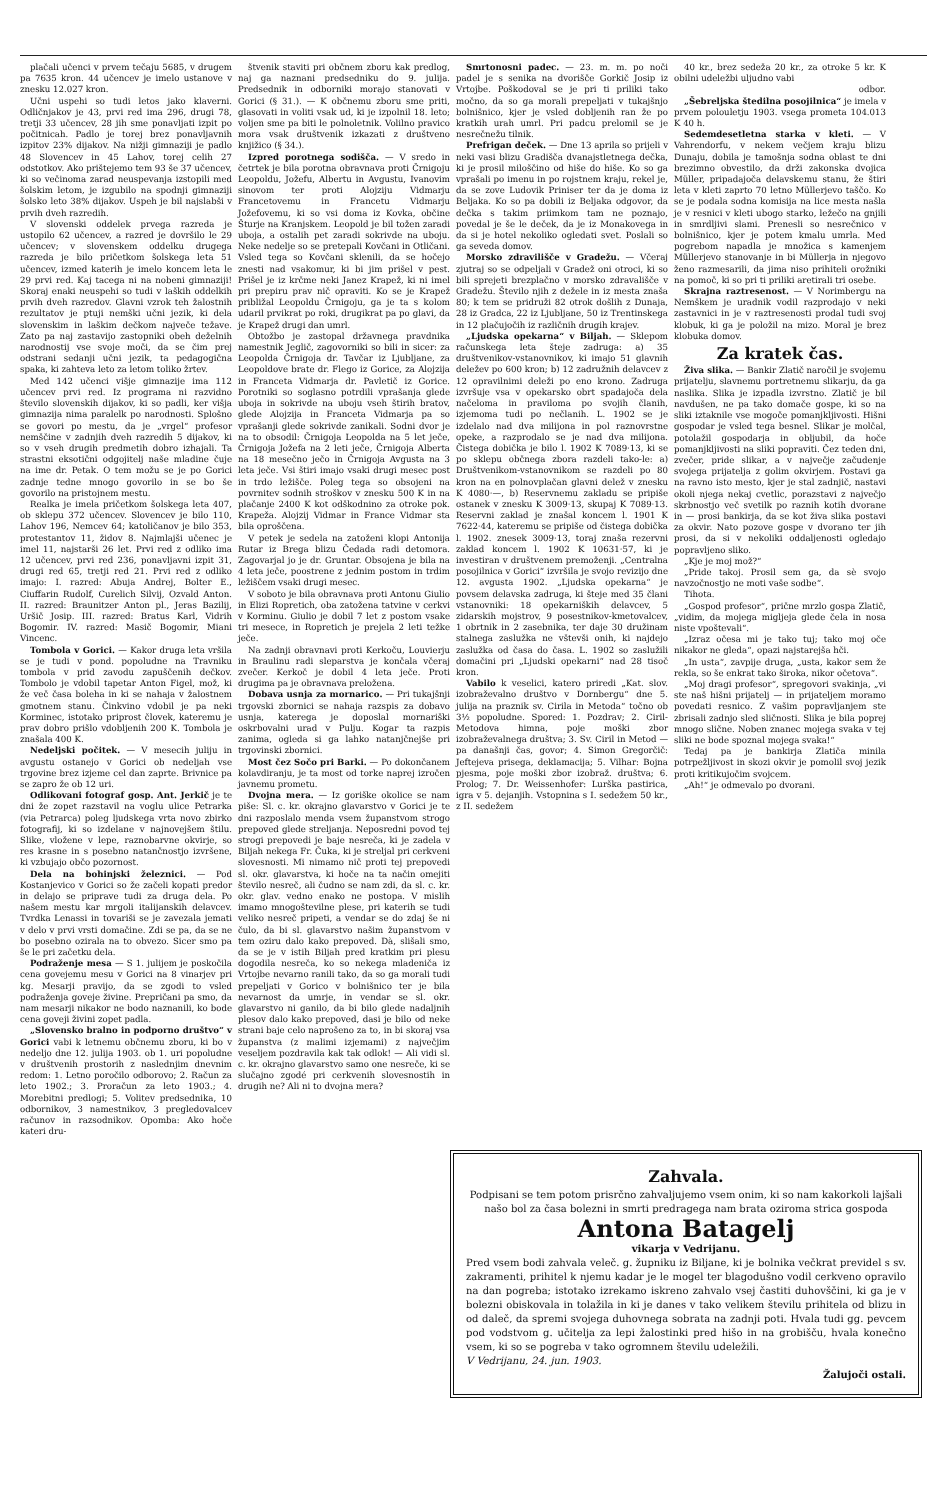plačali učenci v prvem tečaju 5685, v drugem pa 7635 kron. 44 učencev je imelo ustanove v znesku 12.027 kron.
Učni uspehi so tudi letos jako klaverni. Odličnjakov je 43, prvi red ima 296, drugi 78, tretji 33 učencev, 28 jih sme ponavljati izpit po počitnicah. Padlo je torej brez ponavljavnih izpitov 23% dijakov. Na nižji gimnaziji je padlo 48 Slovencev in 45 Lahov, torej celih 27 odstotkov. Ako prištejemo tem 93 še 37 učencev, ki so večinoma zarad neuspevanja izstopili med šolskim letom, je izgubilo na spodnji gimnaziji šolsko leto 38% dijakov. Uspeh je bil najslabši v prvih dveh razredih.
V slovenski oddelek prvega razreda je ustopilo 62 učencev, a razred je dovršilo le 29 učencev; v slovenskem oddelku drugega razreda je bilo pričetkom šolskega leta 51 učencev, izmed katerih je imelo koncem leta le 29 prvi red. Kaj tacega ni na nobeni gimnaziji! Skoraj enaki neuspehi so tudi v laških oddelkih prvih dveh razredov. Glavni vzrok teh žalostnih rezultatov je ptuji nemški učni jezik, ki dela slovenskim in laškim dečkom največe težave. Zato pa naj zastavijo zastopniki obeh deželnih narodnostij vse svoje moči, da se čim prej odstrani sedanji učni jezik, ta pedagogična spaka, ki zahteva leto za letom toliko žrtev.
Med 142 učenci višje gimnazije ima 112 učencev prvi red. Iz programa ni razvidno število slovenskih dijakov, ki so padli, ker višja gimnazija nima paralelk po narodnosti. Splošno se govori po mestu, da je „vrgel“ profesor nemščine v zadnjih dveh razredih 5 dijakov, ki so v vseh drugih predmetih dobro izhajali. Ta strastni eksotični odgojitelj naše mladine čuje na ime dr. Petak. O tem možu se je po Gorici zadnje tedne mnogo govorilo in se bo še govorilo na pristojnem mestu.
Realka je imela pričetkom šolskega leta 407, ob sklepu 372 učencev. Slovencev je bilo 110, Lahov 196, Nemcev 64; katoličanov je bilo 353, protestantov 11, židov 8. Najmlajši učenec je imel 11, najstarši 26 let. Prvi red z odliko ima 12 učencev, prvi red 236, ponavljavni izpit 31, drugi red 65, tretji red 21. Prvi red z odliko imajo: I. razred: Abuja Andrej, Bolter E., Ciuffarin Rudolf, Curelich Silvij, Ozvald Anton. II. razred: Braunitzer Anton pl., Jeras Bazilij, Uršič Josip. III. razred: Bratus Karl, Vidrih Bogomir. IV. razred: Masič Bogomir, Miani Vincenc.
Tombola v Gorici. — Kakor druga leta vršila se je tudi v pond. popoludne na Travniku tombola v prid zavodu zapuščenih dečkov. Tombolo je vdobil tapetar Anton Figel, mož, ki že več časa boleha in ki se nahaja v žalostnem gmotnem stanu. Činkvino vdobil je pa neki Korminec, istotako priprost človek, kateremu je prav dobro prišlo vdobljenih 200 K. Tombola je znašala 400 K.
Nedeljski počitek. — V mesecih juliju in avgustu ostanejo v Gorici ob nedeljah vse trgovine brez izjeme cel dan zaprte. Brivnice pa se zapro že ob 12 uri.
Odlikovani fotograf gosp. Ant. Jerkič je te dni že zopet razstavil na voglu ulice Petrarka (via Petrarca) poleg ljudskega vrta novo zbirko fotografij, ki so izdelane v najnovejšem štilu. Slike, vložene v lepe, raznobarvne okvirje, so res krasne in s posebno natančnostjo izvršene, ki vzbujajo občo pozornost.
Dela na bohinjski železnici. — Pod Kostanjevico v Gorici so že začeli kopati predor in delajo se priprave tudi za druga dela. Po našem mestu kar mrgoli italijanskih delavcev. Tvrdka Lenassi in tovariši se je zavezala jemati v delo v prvi vrsti domačine. Zdi se pa, da se ne bo posebno ozirala na to obvezo. Sicer smo pa še le pri začetku dela.
Podraženje mesa — S 1. julijem je poskočila cena govejemu mesu v Gorici na 8 vinarjev pri kg. Mesarji pravijo, da se zgodi to vsled podraženja goveje živine. Prepričani pa smo, da nam mesarji nikakor ne bodo naznanili, ko bode cena goveji živini zopet padla.
„Slovensko bralno in podporno društvo“ v Gorici vabi k letnemu občnemu zboru, ki bo v nedeljo dne 12. julija 1903. ob 1. uri popoludne v društvenih prostorih z naslednjim dnevnim redom: 1. Letno poročilo odborovo; 2. Račun za leto 1902.; 3. Proračun za leto 1903.; 4. Morebitni predlogi; 5. Volitev predsednika, 10 odbornikov, 3 namestnikov, 3 pregledovalcev računov in razsodnikov. Opomba: Ako hoče kateri dru-
štvenik staviti pri občnem zboru kak predlog, naj ga naznani predsedniku do 9. julija. Predsednik in odborniki morajo stanovati v Gorici (§ 31.). — K občnemu zboru sme priti, glasovati in voliti vsak ud, ki je izpolnil 18. leto; voljen sme pa biti le polnoletnik. Volilno pravico mora vsak društvenik izkazati z društveno knjižico (§ 34.).
Izpred porotnega sodišča. — V sredo in četrtek je bila porotna obravnava proti Črnigoju Leopoldu, Jožefu, Albertu in Avgustu, Ivanovim sinovom ter proti Alojziju Vidmarju Francetovemu in Francetu Vidmarju Jožefovemu, ki so vsi doma iz Kovka, občine Šturje na Kranjskem. Leopold je bil tožen zaradi uboja, a ostalih pet zaradi sokrivde na uboju. Neke nedelje so se pretepali Kovčani in Otličani. Vsled tega so Kovčani sklenili, da se hočejo znesti nad vsakomur, ki bi jim prišel v pest. Prišel je iz krčme neki Janez Krapež, ki ni imel pri prepiru prav nič opraviti. Ko se je Krapež približal Leopoldu Črnigoju, ga je ta s kolom udaril prvikrat po roki, drugikrat pa po glavi, da je Krapež drugi dan umrl.
Obtožbo je zastopal državnega pravdnika namestnik Jeglič, zagovorniki so bili in sicer: za Leopolda Črnigoja dr. Tavčar iz Ljubljane, za Leopoldove brate dr. Flego iz Gorice, za Alojzija in Franceta Vidmarja dr. Pavletič iz Gorice. Porotniki so soglasno potrdili vprašanja glede uboja in sokrivde na uboju vseh štirih bratov, glede Alojzija in Franceta Vidmarja pa so vprašanji glede sokrivde zanikali. Sodni dvor je na to obsodil: Črnigoja Leopolda na 5 let ječe, Črnigoja Jožefa na 2 leti ječe, Črnigoja Alberta na 18 mesečno ječo in Črnigoja Avgusta na 3 leta ječe. Vsi štiri imajo vsaki drugi mesec post in trdo ležišče. Poleg tega so obsojeni na povrnitev sodnih stroškov v znesku 500 K in na plačanje 2400 K kot odškodnino za otroke pok. Krapeža. Alojzij Vidmar in France Vidmar sta bila oproščena.
V petek je sedela na zatoženi klopi Antonija Rutar iz Brega blizu Čedada radi detomora. Zagovarjal jo je dr. Gruntar. Obsojena je bila na 4 leta ječe, poostrene z jednim postom in trdim ležiščem vsaki drugi mesec.
V soboto je bila obravnava proti Antonu Giulio in Elizi Ropretich, oba zatožena tatvine v cerkvi v Korminu. Giulio je dobil 7 let z postom vsake tri mesece, in Ropretich je prejela 2 leti težke ječe.
Na zadnji obravnavi proti Kerkoču, Louvierju in Braulinu radi sleparstva je končala včeraj zvečer. Kerkoč je dobil 4 leta ječe. Proti drugima pa je obravnava preložena.
Dobava usnja za mornarico. — Pri tukajšnji trgovski zbornici se nahaja razspis za dobavo usnja, katerega je doposlal mornariški oskrbovalni urad v Pulju. Kogar ta razpis zanima, ogleda si ga lahko natanjčnejše pri trgovinski zbornici.
Most čez Sočo pri Barki. — Po dokončanem kolavdiranju, je ta most od torke naprej izročen javnemu prometu.
Dvojna mera. — Iz goriške okolice se nam piše: Sl. c. kr. okrajno glavarstvo v Gorici je te dni razposlalo menda vsem županstvom strogo prepoved glede streljanja. Neposredni povod tej strogi prepovedi je baje nesreča, ki je zadela v Biljah nekega Fr. Čuka, ki je streljal pri cerkveni slovesnosti. Mi nimamo nič proti tej prepovedi sl. okr. glavarstva, ki hoče na ta način omejiti število nesreč, ali čudno se nam zdi, da sl. c. kr. okr. glav. vedno enako ne postopa. V mislih imamo mnogoštevilne plese, pri katerih se tudi veliko nesreč pripeti, a vendar se do zdaj še ni čulo, da bi sl. glavarstvo našim županstvom v tem oziru dalo kako prepoved. Dà, slišali smo, da se je v istih Biljah pred kratkim pri plesu dogodila nesreča, ko so nekega mladeniča iz Vrtojbe nevarno ranili tako, da so ga morali tudi prepeljati v Gorico v bolnišnico ter je bila nevarnost da umrje, in vendar se sl. okr. glavarstvo ni ganilo, da bi bilo glede nadaljnih plesov dalo kako prepoved, dasi je bilo od neke strani baje celo naprošeno za to, in bi skoraj vsa županstva (z malimi izjemami) z največjim veseljem pozdravila kak tak odlok! — Ali vidi sl. c. kr. okrajno glavarstvo samo one nesreče, ki se slučajno zgodé pri cerkvenih slovesnostih in drugih ne? Ali ni to dvojna mera?
Smrtonosni padec. — 23. m. m. po noči padel je s senika na dvorišče Gorkič Josip iz Vrtojbe. Poškodoval se je pri ti priliki tako močno, da so ga morali prepeljati v tukajšnjo bolnišnico, kjer je vsled dobljenih ran že po kratkih urah umrl. Pri padcu prelomil se je nesrečnežu tilnik.
Prefrigan deček. — Dne 13 aprila so prijeli v neki vasi blizu Gradišča dvanajstletnega dečka, ki je prosil miloščino od hiše do hiše. Ko so ga vprašali po imenu in po rojstnem kraju, rekel je, da se zove Ludovik Priniser ter da je doma iz Beljaka. Ko so pa dobili iz Beljaka odgovor, da dečka s takim priimkom tam ne poznajo, povedal je še le deček, da je iz Monakovega in da si je hotel nekoliko ogledati svet. Poslali so ga seveda domov.
Morsko zdravilišče v Gradežu. — Včeraj zjutraj so se odpeljali v Gradež oni otroci, ki so bili sprejeti brezplačno v morsko zdravališče v Gradežu. Število njih z dežele in iz mesta znaša 80; k tem se pridruži 82 otrok došlih z Dunaja, 28 iz Gradca, 22 iz Ljubljane, 50 iz Trentinskega in 12 plačujočih iz različnih drugih krajev.
„Ljudska opekarna“ v Biljah. — Sklepom računskega leta šteje zadruga: a) 35 društvenikov-vstanovnikov, ki imajo 51 glavnih deležev po 600 kron; b) 12 zadružnih delavcev z 12 opravilnimi deleži po eno krono. Zadruga izvršuje vsa v opekarsko obrt spadajoča dela načeloma in praviloma po svojih članih, izjemoma tudi po nečlanih. L. 1902 se je izdelalo nad dva milijona in pol raznovrstne opeke, a razprodalo se je nad dva milijona. Čistega dobička je bilo l. 1902 K 7089·13, ki se po sklepu občnega zbora razdeli tako-le: a) Društvenikom-vstanovnikom se razdeli po 80 kron na en polnovplačan glavni delež v znesku K 4080·—, b) Reservnemu zakladu se pripiše ostanek v znesku K 3009·13, skupaj K 7089·13. Reservni zaklad je znašal koncem l. 1901 K 7622·44, kateremu se pripiše od čistega dobička l. 1902. znesek 3009·13, toraj znaša rezervni zaklad koncem l. 1902 K 10631·57, ki je investiran v društvenem premoženji. „Centralna posojilnica v Gorici“ izvršila je svojo revizijo dne 12. avgusta 1902. „Ljudska opekarna“ je povsem delavska zadruga, ki šteje med 35 člani vstanovniki: 18 opekarniških delavcev, 5 zidarskih mojstrov, 9 posestnikov-kmetovalcev, 1 obrtnik in 2 zasebnika, ter daje 30 družinam stalnega zaslužka ne vštevši onih, ki najdejo zaslužka od časa do časa. L. 1902 so zaslužili domačini pri „Ljudski opekarni“ nad 28 tisoč kron.
Vabilo k veselici, katero priredi „Kat. slov. izobraževalno društvo v Dornbergu“ dne 5. julija na praznik sv. Cirila in Metoda“ točno ob 3½ popoludne. Spored: 1. Pozdrav; 2. Ciril-Metodova himna, poje moški zbor izobraževalnega društva; 3. Sv. Ciril in Metod — pa današnji čas, govor; 4. Simon Gregorčič: Jeftejeva prisega, deklamacija; 5. Vilhar: Bojna pjesma, poje moški zbor izobraž. društva; 6. Prolog; 7. Dr. Weissenhofer: Lurška pastirica, igra v 5. dejanjih. Vstopnina s I. sedežem 50 kr., z II. sedežem
40 kr., brez sedeža 20 kr., za otroke 5 kr. K obilni udeležbi uljudno vabi
odbor.
„Šebreljska štedilna posojilnica“ je imela v prvem polouletju 1903. vsega prometa 104.013 K 40 h.
Sedemdesetletna starka v kleti. — V Vahrendorfu, v nekem večjem kraju blizu Dunaju, dobila je tamošnja sodna oblast te dni brezimno obvestilo, da drži zakonska dvojica Müller, pripadajoča delavskemu stanu, že štiri leta v kleti zaprto 70 letno Müllerjevo taščo. Ko se je podala sodna komisija na lice mesta našla je v resnici v kleti ubogo starko, ležečo na gnjili in smrdljivi slami. Prenesli so nesrečnico v bolnišnico, kjer je potem kmalu umrla. Med pogrebom napadla je množica s kamenjem Müllerjevo stanovanje in bi Müllerja in njegovo ženo razmesarili, da jima niso prihiteli orožniki na pomoč, ki so pri ti priliki aretirali tri osebe.
Skrajna raztresenost. — V Norimbergu na Nemškem je uradnik vodil razprodajo v neki zastavnici in je v raztresenosti prodal tudi svoj klobuk, ki ga je položil na mizo. Moral je brez klobuka domov.
Za kratek čas.
Živa slika. — Bankir Zlatič naročil je svojemu prijatelju, slavnemu portretnemu slikarju, da ga naslika. Slika je izpadla izvrstno. Zlatič je bil navdušen, ne pa tako domače gospe, ki so na sliki iztaknile vse mogoče pomanjkljivosti. Hišni gospodar je vsled tega besnel. Slikar je molčal, potolažil gospodarja in obljubil, da hoče pomanjkljivosti na sliki popraviti. Čez teden dni, zvečer, pride slikar, a v največje začudenje svojega prijatelja z golim okvirjem. Postavi ga na ravno isto mesto, kjer je stal zadnjič, nastavi okoli njega nekaj cvetlic, porazstavi z največjo skrbnostjo več svetilk po raznih kotih dvorane in — prosi bankirja, da se kot živa slika postavi za okvir. Nato pozove gospe v dvorano ter jih prosi, da si v nekoliki oddaljenosti ogledajo popravljeno sliko.
„Kje je moj mož?“
„Pride takoj. Prosil sem ga, da sè svojo navzočnostjo ne moti vaše sodbe“.
Tihota.
„Gospod profesor“, prične mrzlo gospa Zlatič, „vidim, da mojega migljeja glede čela in nosa niste vpoštevali“.
„Izraz očesa mi je tako tuj; tako moj oče nikakor ne gleda“, opazi najstarejša hči.
„In usta“, zavpije druga, „usta, kakor sem že rekla, so še enkrat tako široka, nikor očetova“.
„Moj dragi profesor“, spregovori svakinja, „vi ste naš hišni prijatelj — in prijateljem moramo povedati resnico. Z vašim popravljanjem ste zbrisali zadnjo sled sličnosti. Slika je bila poprej mnogo slične. Noben znanec mojega svaka v tej sliki ne bode spoznal mojega svaka!“
Tedaj pa je bankirja Zlatiča minila potrpežljivost in skozi okvir je pomolil svoj jezik proti kritikujočim svojcem.
„Ah!“ je odmevalo po dvorani.
Zahvala.
Podpisani se tem potom prisrčno zahvaljujemo vsem onim, ki so nam kakorkoli lajšali našo bol za časa bolezni in smrti predragega nam brata oziroma strica gospoda
Antona Batagelj
vikarja v Vedrijanu.
Pred vsem bodi zahvala veleč. g. župniku iz Biljane, ki je bolnika večkrat previdel s sv. zakramenti, prihitel k njemu kadar je le mogel ter blagodušno vodil cerkveno opravilo na dan pogreba; istotako izrekamo iskreno zahvalo vsej častiti duhovščini, ki ga je v bolezni obiskovala in tolažila in ki je danes v tako velikem številu prihitela od blizu in od daleč, da spremi svojega duhovnega sobrata na zadnji poti. Hvala tudi gg. pevcem pod vodstvom g. učitelja za lepi žalostinki pred hišo in na grobišču, hvala konečno vsem, ki so se pogreba v tako ogromnem številu udeležili.
V Vedrijanu, 24. jun. 1903.
Žalujoči ostali.